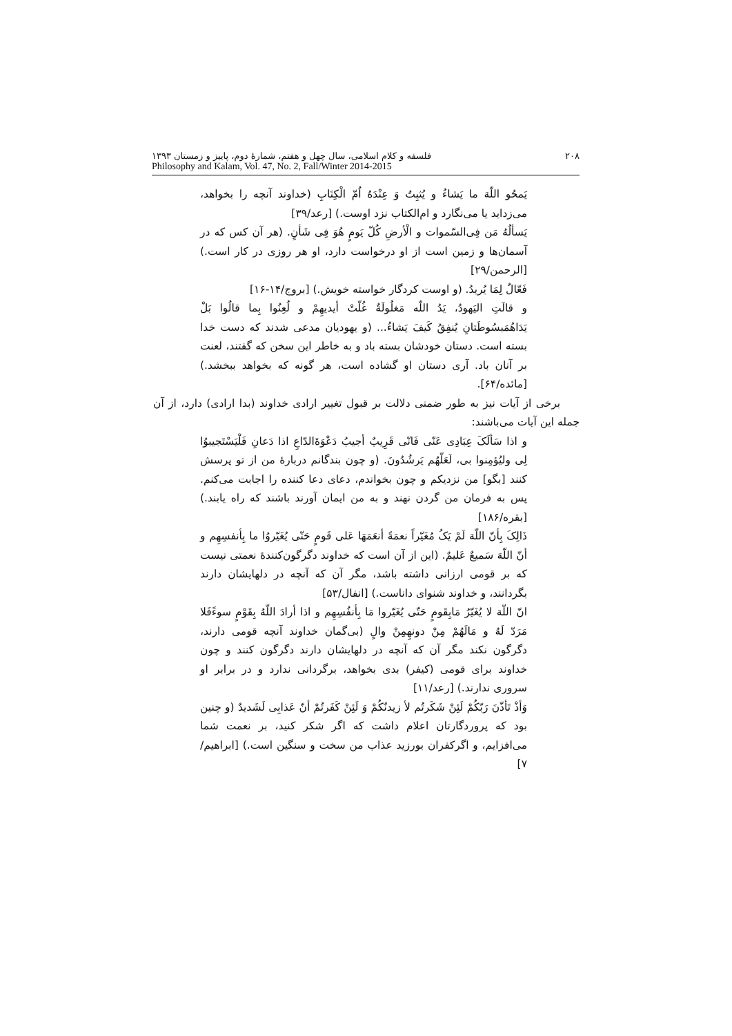۲۰۸ فلسفه و کلام اسلامی، سال چهل و هفتم، شمارهٔ دوم، پاییز و زمستان ۱۳۹۳
Philosophy and Kalam, Vol. 47, No. 2, Fall/Winter 2014-2015
یَمحُو اللّهَ ما یَشاءُ و یُثبِتُ وَ عِنْدَهُ اُمّ الْکِتَابِ (خداوند آنچه را بخواهد، می‌زداید یا می‌نگارد و ام‌الکتاب نزد اوست.) [رعد/۳۹]
یَسألُهُ مَن فِی‌السّموات و الْأرضِ کُلّ یَومٍ هُوَ فِی شَأنٍ. (هر آن کس که در آسمان‌ها و زمین است از او درخواست دارد، او هر روزی در کار است.) [الرحمن/۲۹]
فَعّالٌ لِمَا یُریدُ. (و اوست کردگار خواسته خویش.) [بروج/۱۴-۱۶]
و قالَتِ الیَهودُ، یَدُ اللّه مَغلُولَةٌ غُلّتْ أیدیهِمْ و لُعِنُوا بِما قالُوا بَلْ یَدَاهُمَبسُوطَتانِ یُنفِقُ کَیفَ یَشاءُ... (و یهودیان مدعی شدند که دست خدا بسته است. دستان خودشان بسته باد و به خاطر این سخن که گفتند، لعنت بر آنان باد. آری دستان او گشاده است، هر گونه که بخواهد ببخشد.) [مائده/۶۴].
برخی از آیات نیز به طور ضمنی دلالت بر قبول تغییر ارادی خداوند (بدا ارادی) دارد، از آن جمله این آیات می‌باشند:
و اذا سَألَکَ عِبَادِی عَنّی فَانّی قَرِیبٌ أجیبُ دَعْوَةَالدّاعِ اذا دَعانِ فَلْیَسْتَجیبوُا لِی ولیُؤمِنوا بی، لَعَلّهُم یَرشُدُونَ. (و چون بندگانم دربارهٔ من از تو پرسش کنند [بگو] من نزدیکم و چون بخواندم، دعای دعا کننده را اجابت می‌کنم. پس به فرمان من گردن نهند و به من ایمان آورند باشند که راه یابند.) [بقره/۱۸۶]
ذَالِکَ بِأنّ اللّهَ لَمْ یَکُ مُغَیّراً نعمَةً أنعَمَهَا عَلی قَومٍ حَتّی یُغَیّروُا ما بِأنفسِهِم و أنّ اللّهَ سَمیعٌ عَلیمٌ. (این از آن است که خداوند دگرگون‌کنندهٔ نعمتی نیست که بر قومی ارزانی داشته باشد، مگر آن که آنچه در دلهایشان دارند بگردانند، و خداوند شنوای داناست.) [انفال/۵۳]
انّ اللّهَ لا یُغَیّرُ مَابِقَومٍ حَتّی یُغَیّروا مَا بِأنفُسِهِم و اذا أرادَ اللّهُ بِقَوْمٍ سوءًفَلا مَرَدّ لَهُ و مَالَهُمْ مِنْ دونهِمِنْ والٍ (بی‌گمان خداوند آنچه قومی دارند، دگرگون نکند مگر آن که آنچه در دلهایشان دارند دگرگون کنند و چون خداوند برای قومی (کیفر) بدی بخواهد، برگردانی ندارد و در برابر او سروری ندارند.) [رعد/۱۱]
وَأذْ تَأذّنَ رَبّکُمْ لَئِنْ شَکَرتُم لأ زیدنّکُمْ وَ لَئِنْ کَفَرتُمْ أنّ عَذابِی لَشَدیدٌ (و چنین بود که پروردگارتان اعلام داشت که اگر شکر کنید، بر نعمت شما می‌افزایم، و اگرکفران بورزید عذاب من سخت و سنگین است.) [ابراهیم/۷]